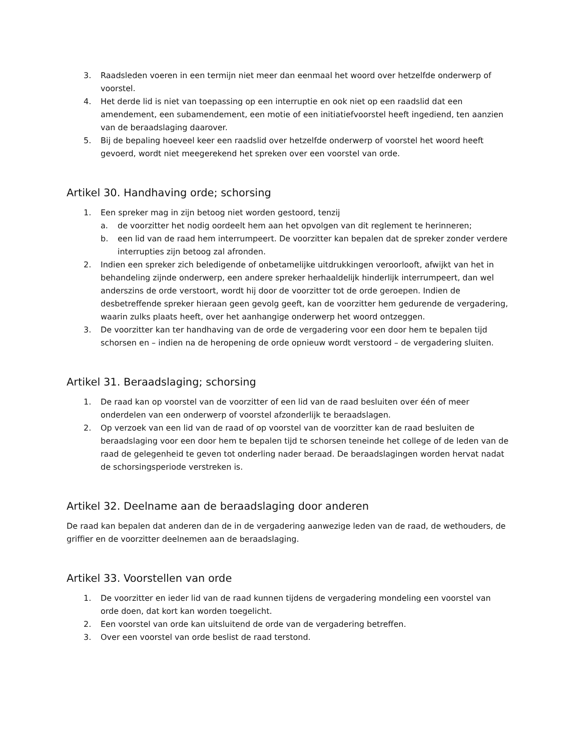3. Raadsleden voeren in een termijn niet meer dan eenmaal het woord over hetzelfde onderwerp of voorstel.
4. Het derde lid is niet van toepassing op een interruptie en ook niet op een raadslid dat een amendement, een subamendement, een motie of een initiatiefvoorstel heeft ingediend, ten aanzien van de beraadslaging daarover.
5. Bij de bepaling hoeveel keer een raadslid over hetzelfde onderwerp of voorstel het woord heeft gevoerd, wordt niet meegerekend het spreken over een voorstel van orde.
Artikel 30. Handhaving orde; schorsing
1. Een spreker mag in zijn betoog niet worden gestoord, tenzij
a. de voorzitter het nodig oordeelt hem aan het opvolgen van dit reglement te herinneren;
b. een lid van de raad hem interrumpeert. De voorzitter kan bepalen dat de spreker zonder verdere interrupties zijn betoog zal afronden.
2. Indien een spreker zich beledigende of onbetamelijke uitdrukkingen veroorlooft, afwijkt van het in behandeling zijnde onderwerp, een andere spreker herhaaldelijk hinderlijk interrumpeert, dan wel anderszins de orde verstoort, wordt hij door de voorzitter tot de orde geroepen. Indien de desbetreffende spreker hieraan geen gevolg geeft, kan de voorzitter hem gedurende de vergadering, waarin zulks plaats heeft, over het aanhangige onderwerp het woord ontzeggen.
3. De voorzitter kan ter handhaving van de orde de vergadering voor een door hem te bepalen tijd schorsen en – indien na de heropening de orde opnieuw wordt verstoord – de vergadering sluiten.
Artikel 31. Beraadslaging; schorsing
1. De raad kan op voorstel van de voorzitter of een lid van de raad besluiten over één of meer onderdelen van een onderwerp of voorstel afzonderlijk te beraadslagen.
2. Op verzoek van een lid van de raad of op voorstel van de voorzitter kan de raad besluiten de beraadslaging voor een door hem te bepalen tijd te schorsen teneinde het college of de leden van de raad de gelegenheid te geven tot onderling nader beraad. De beraadslagingen worden hervat nadat de schorsingsperiode verstreken is.
Artikel 32. Deelname aan de beraadslaging door anderen
De raad kan bepalen dat anderen dan de in de vergadering aanwezige leden van de raad, de wethouders, de griffier en de voorzitter deelnemen aan de beraadslaging.
Artikel 33. Voorstellen van orde
1. De voorzitter en ieder lid van de raad kunnen tijdens de vergadering mondeling een voorstel van orde doen, dat kort kan worden toegelicht.
2. Een voorstel van orde kan uitsluitend de orde van de vergadering betreffen.
3. Over een voorstel van orde beslist de raad terstond.